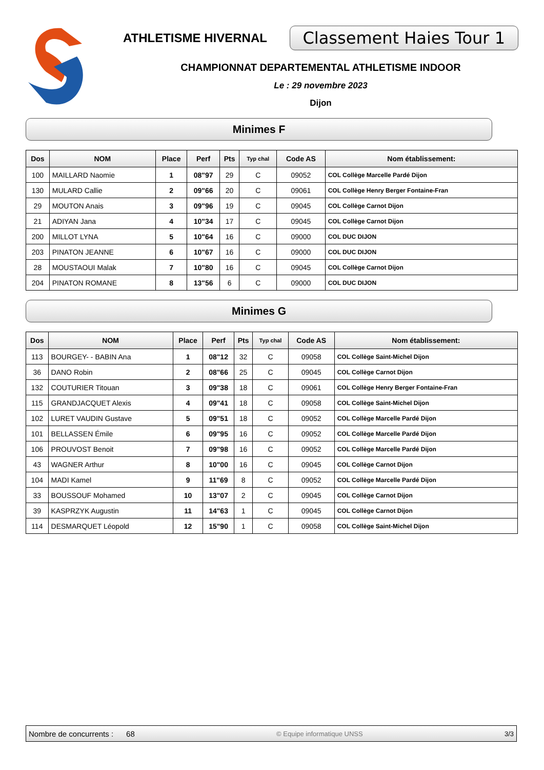ATHLETISME HIVERNAL Classement Haies Tour 1
CHAMPIONNAT DEPARTEMENTAL ATHLETISME INDOOR
Le : 29 novembre 2023
Dijon
Minimes F
| Dos | NOM | Place | Perf | Pts | Typ chal | Code AS | Nom établissement: |
| --- | --- | --- | --- | --- | --- | --- | --- |
| 100 | MAILLARD Naomie | 1 | 08"97 | 29 | C | 09052 | COL Collège Marcelle Pardé Dijon |
| 130 | MULARD Callie | 2 | 09"66 | 20 | C | 09061 | COL Collège Henry Berger Fontaine-Fran |
| 29 | MOUTON Anais | 3 | 09"96 | 19 | C | 09045 | COL Collège Carnot Dijon |
| 21 | ADIYAN Jana | 4 | 10"34 | 17 | C | 09045 | COL Collège Carnot Dijon |
| 200 | MILLOT LYNA | 5 | 10"64 | 16 | C | 09000 | COL DUC DIJON |
| 203 | PINATON JEANNE | 6 | 10"67 | 16 | C | 09000 | COL DUC DIJON |
| 28 | MOUSTAOUI Malak | 7 | 10"80 | 16 | C | 09045 | COL Collège Carnot Dijon |
| 204 | PINATON ROMANE | 8 | 13"56 | 6 | C | 09000 | COL DUC DIJON |
Minimes G
| Dos | NOM | Place | Perf | Pts | Typ chal | Code AS | Nom établissement: |
| --- | --- | --- | --- | --- | --- | --- | --- |
| 113 | BOURGEY- - BABIN Ana | 1 | 08"12 | 32 | C | 09058 | COL Collège Saint-Michel Dijon |
| 36 | DANO Robin | 2 | 08"66 | 25 | C | 09045 | COL Collège Carnot Dijon |
| 132 | COUTURIER Titouan | 3 | 09"38 | 18 | C | 09061 | COL Collège Henry Berger Fontaine-Fran |
| 115 | GRANDJACQUET Alexis | 4 | 09"41 | 18 | C | 09058 | COL Collège Saint-Michel Dijon |
| 102 | LURET VAUDIN Gustave | 5 | 09"51 | 18 | C | 09052 | COL Collège Marcelle Pardé Dijon |
| 101 | BELLASSEN Émile | 6 | 09"95 | 16 | C | 09052 | COL Collège Marcelle Pardé Dijon |
| 106 | PROUVOST Benoit | 7 | 09"98 | 16 | C | 09052 | COL Collège Marcelle Pardé Dijon |
| 43 | WAGNER Arthur | 8 | 10"00 | 16 | C | 09045 | COL Collège Carnot Dijon |
| 104 | MADI Kamel | 9 | 11"69 | 8 | C | 09052 | COL Collège Marcelle Pardé Dijon |
| 33 | BOUSSOUF Mohamed | 10 | 13"07 | 2 | C | 09045 | COL Collège Carnot Dijon |
| 39 | KASPRZYK Augustin | 11 | 14"63 | 1 | C | 09045 | COL Collège Carnot Dijon |
| 114 | DESMARQUET Léopold | 12 | 15"90 | 1 | C | 09058 | COL Collège Saint-Michel Dijon |
Nombre de concurrents : 68 © Equipe informatique UNSS 3/3